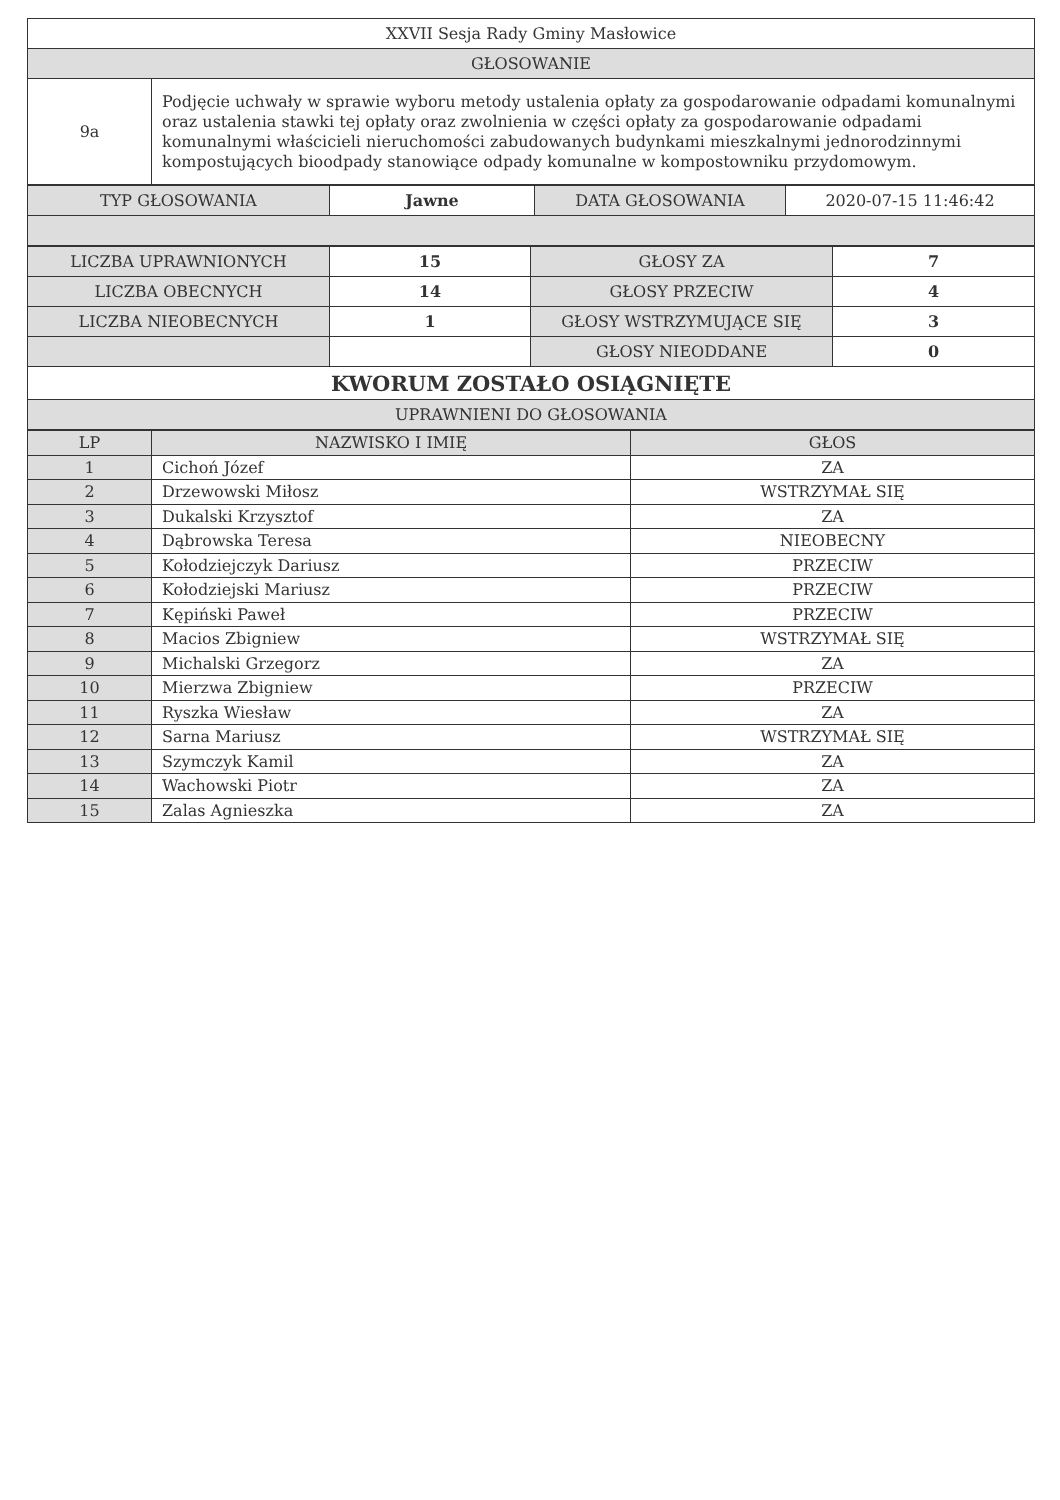| XXVII Sesja Rady Gminy Masłowice | |
| GŁOSOWANIE | |
| 9a | Podjęcie uchwały w sprawie wyboru metody ustalenia opłaty za gospodarowanie odpadami komunalnymi oraz ustalenia stawki tej opłaty oraz zwolnienia w części opłaty za gospodarowanie odpadami komunalnymi właścicieli nieruchomości zabudowanych budynkami mieszkalnymi jednorodzinnymi kompostujących bioodpady stanowiące odpady komunalne w kompostowniku przydomowym. |
| TYP GŁOSOWANIA | Jawne | DATA GŁOSOWANIA | 2020-07-15 11:46:42 |
| LICZBA UPRAWNIONYCH | 15 | GŁOSY ZA | 7 |
| LICZBA OBECNYCH | 14 | GŁOSY PRZECIW | 4 |
| LICZBA NIEOBECNYCH | 1 | GŁOSY WSTRZYMUJĄCE SIĘ | 3 |
| | | GŁOSY NIEODDANE | 0 |
| KWORUM ZOSTAŁO OSIĄGNIĘTE | | | |
| UPRAWNIENI DO GŁOSOWANIA | | | |
| LP | NAZWISKO I IMIĘ | GŁOS |
| --- | --- | --- |
| 1 | Cichoń Józef | ZA |
| 2 | Drzewowski Miłosz | WSTRZYMAŁ SIĘ |
| 3 | Dukalski Krzysztof | ZA |
| 4 | Dąbrowska Teresa | NIEOBECNY |
| 5 | Kołodziejczyk Dariusz | PRZECIW |
| 6 | Kołodziejski Mariusz | PRZECIW |
| 7 | Kępiński Paweł | PRZECIW |
| 8 | Macios Zbigniew | WSTRZYMAŁ SIĘ |
| 9 | Michalski Grzegorz | ZA |
| 10 | Mierzwa Zbigniew | PRZECIW |
| 11 | Ryszka Wiesław | ZA |
| 12 | Sarna Mariusz | WSTRZYMAŁ SIĘ |
| 13 | Szymczyk Kamil | ZA |
| 14 | Wachowski Piotr | ZA |
| 15 | Zalas Agnieszka | ZA |